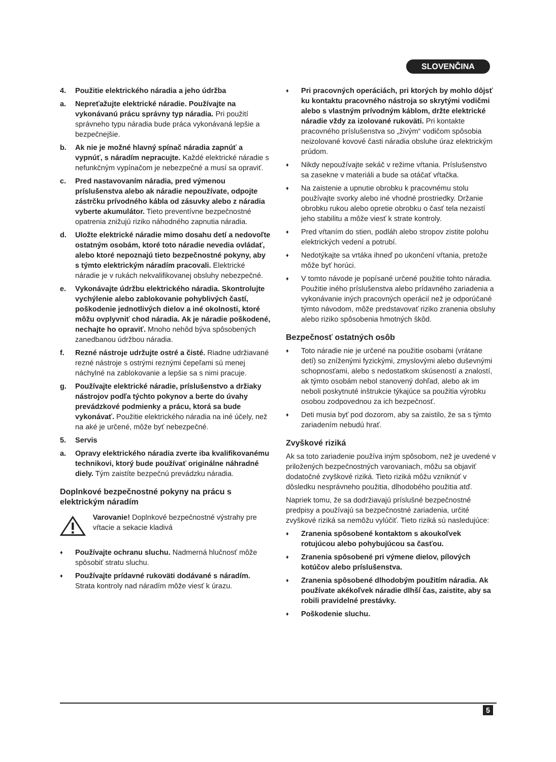SLOVENČINA
4. Použitie elektrického náradia a jeho údržba
a. Nepreťažujte elektrické náradie. Používajte na vykonávanú prácu správny typ náradia. Pri použití správneho typu náradia bude práca vykonávaná lepšie a bezpečnejšie.
b. Ak nie je možné hlavný spínač náradia zapnúť a vypnúť, s náradím nepracujte. Každé elektrické náradie s nefunkčným vypínačom je nebezpečné a musí sa opraviť.
c. Pred nastavovaním náradia, pred výmenou príslušenstva alebo ak náradie nepoužívate, odpojte zástrčku prívodného kábla od zásuvky alebo z náradia vyberte akumulátor. Tieto preventívne bezpečnostné opatrenia znižujú riziko náhodného zapnutia náradia.
d. Uložte elektrické náradie mimo dosahu detí a nedovoľte ostatným osobám, ktoré toto náradie nevedia ovládať, alebo ktoré nepoznajú tieto bezpečnostné pokyny, aby s týmto elektrickým náradím pracovali. Elektrické náradie je v rukách nekvalifikovanej obsluhy nebezpečné.
e. Vykonávajte údržbu elektrického náradia. Skontrolujte vychýlenie alebo zablokovanie pohyblivých častí, poškodenie jednotlivých dielov a iné okolnosti, ktoré môžu ovplyvniť chod náradia. Ak je náradie poškodené, nechajte ho opraviť. Mnoho nehôd býva spôsobených zanedbanou údržbou náradia.
f. Rezné nástroje udržujte ostré a čisté. Riadne udržiavané rezné nástroje s ostrými reznými čepeľami sú menej náchylné na zablokovanie a lepšie sa s nimi pracuje.
g. Používajte elektrické náradie, príslušenstvo a držiaky nástrojov podľa týchto pokynov a berte do úvahy prevádzkové podmienky a prácu, ktorá sa bude vykonávať. Použitie elektrického náradia na iné účely, než na aké je určené, môže byť nebezpečné.
5. Servis
a. Opravy elektrického náradia zverte iba kvalifikovanému technikovi, ktorý bude používať originálne náhradné diely. Tým zaistíte bezpečnú prevádzku náradia.
Doplnkové bezpečnostné pokyny na prácu s elektrickým náradím
Varovanie! Doplnkové bezpečnostné výstrahy pre vŕtacie a sekacie kladivá
♦ Používajte ochranu sluchu. Nadmerná hlučnosť môže spôsobiť stratu sluchu.
♦ Používajte prídavné rukoväti dodávané s náradím. Strata kontroly nad náradím môže viesť k úrazu.
♦ Pri pracovných operáciách, pri ktorých by mohlo dôjsť ku kontaktu pracovného nástroja so skrytými vodičmi alebo s vlastným prívodným káblom, držte elektrické náradie vždy za izolované rukoväti. Pri kontakte pracovného príslušenstva so „živým“ vodičom spôsobia neizolované kovové časti náradia obsluhe úraz elektrickým prúdom.
♦ Nikdy nepoužívajte sekáč v režime vŕtania. Príslušenstvo sa zasekne v materiáli a bude sa otáčať vŕtačka.
♦ Na zaistenie a upnutie obrobku k pracovnému stolu používajte svorky alebo iné vhodné prostriedky. Držanie obrobku rukou alebo opretie obrobku o časť tela nezaistí jeho stabilitu a môže viesť k strate kontroly.
♦ Pred vŕtaním do stien, podláh alebo stropov zistite polohu elektrických vedení a potrubí.
♦ Nedotýkajte sa vrtáka ihneď po ukončení vŕtania, pretože môže byť horúci.
♦ V tomto návode je popísané určené použitie tohto náradia.
Použitie iného príslušenstva alebo prídavného zariadenia a vykonávanie iných pracovných operácií než je odporúčané týmto návodom, môže predstavovať riziko zranenia obsluhy alebo riziko spôsobenia hmotných škôd.
Bezpečnosť ostatných osôb
♦ Toto náradie nie je určené na použitie osobami (vrátane detí) so zníženými fyzickými, zmyslovými alebo duševnými schopnosťami, alebo s nedostatkom skúseností a znalostí, ak týmto osobám nebol stanovený dohľad, alebo ak im neboli poskytnuté inštrukcie týkajúce sa použitia výrobku osobou zodpovednou za ich bezpečnosť.
♦ Deti musia byť pod dozorom, aby sa zaistilo, že sa s týmto zariadením nebudú hrať.
Zvyškové riziká
Ak sa toto zariadenie používa iným spôsobom, než je uvedené v priložených bezpečnostných varovaniach, môžu sa objaviť dodatočné zvyškové riziká. Tieto riziká môžu vzniknúť v dôsledku nesprávneho použitia, dlhodobého použitia atď.
Napriek tomu, že sa dodržiavajú príslušné bezpečnostné predpisy a používajú sa bezpečnostné zariadenia, určité zvyškové riziká sa nemôžu vylúčiť. Tieto riziká sú nasledujúce:
♦ Zranenia spôsobené kontaktom s akoukoľvek rotujúcou alebo pohybujúcou sa časťou.
♦ Zranenia spôsobené pri výmene dielov, pílových kotúčov alebo príslušenstva.
♦ Zranenia spôsobené dlhodobým použitím náradia. Ak používate akékoľvek náradie dlhší čas, zaistite, aby sa robili pravidelné prestávky.
♦ Poškodenie sluchu.
5